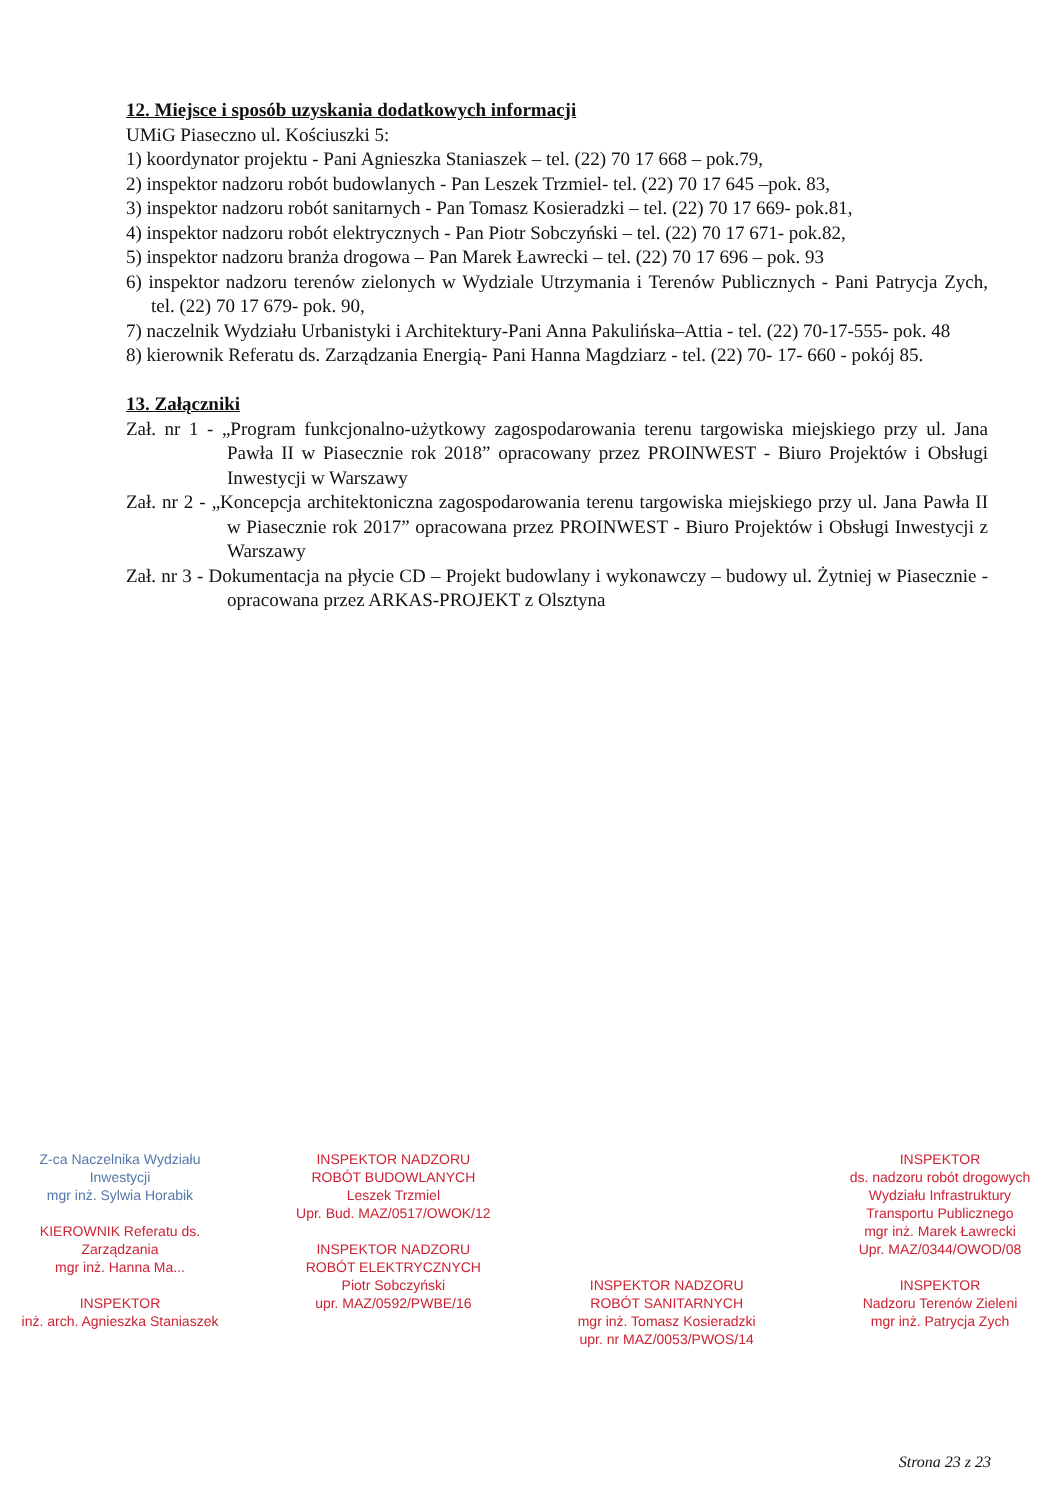12. Miejsce i sposób uzyskania dodatkowych informacji
UMiG Piaseczno ul. Kościuszki 5:
1) koordynator projektu - Pani Agnieszka Staniaszek – tel. (22) 70 17 668 – pok.79,
2) inspektor nadzoru robót budowlanych - Pan Leszek Trzmiel- tel. (22) 70 17 645 –pok. 83,
3) inspektor nadzoru robót sanitarnych - Pan Tomasz Kosieradzki – tel. (22) 70 17 669- pok.81,
4) inspektor nadzoru robót elektrycznych - Pan Piotr Sobczyński – tel. (22) 70 17 671- pok.82,
5) inspektor nadzoru branża drogowa – Pan Marek Ławrecki – tel. (22) 70 17 696 – pok. 93
6) inspektor nadzoru terenów zielonych w Wydziale Utrzymania i Terenów Publicznych - Pani Patrycja Zych, tel. (22) 70 17 679- pok. 90,
7) naczelnik Wydziału Urbanistyki i Architektury-Pani Anna Pakulińska–Attia - tel. (22) 70-17-555- pok. 48
8) kierownik Referatu ds. Zarządzania Energią- Pani Hanna Magdziarz - tel. (22) 70- 17- 660 - pokój 85.
13. Załączniki
Zał. nr 1 - „Program funkcjonalno-użytkowy zagospodarowania terenu targowiska miejskiego przy ul. Jana Pawła II w Piasecznie rok 2018” opracowany przez PROINWEST - Biuro Projektów i Obsługi Inwestycji w Warszawy
Zał. nr 2 - „Koncepcja architektoniczna zagospodarowania terenu targowiska miejskiego przy ul. Jana Pawła II w Piasecznie rok 2017” opracowana przez PROINWEST - Biuro Projektów i Obsługi Inwestycji z Warszawy
Zał. nr 3 - Dokumentacja na płycie CD – Projekt budowlany i wykonawczy – budowy ul. Żytniej w Piasecznie - opracowana przez ARKAS-PROJEKT z Olsztyna
Z-ca Naczelnika Wydziału Inwestycji
mgr inż. Sylwia Horabik
KIEROWNIK Referatu ds. Zarządzania
mgr inż. Hanna Ma...
INSPEKTOR
inż. arch. Agnieszka Staniaszek
INSPEKTOR NADZORU ROBÓT BUDOWLANYCH
Leszek Trzmiel
Upr. Bud. MAZ/0517/OWOK/12
INSPEKTOR NADZORU ROBÓT ELEKTRYCZNYCH
Piotr Sobczyński
upr. MAZ/0592/PWBE/16
INSPEKTOR NADZORU ROBÓT SANITARNYCH
mgr inż. Tomasz Kosieradzki
upr. nr MAZ/0053/PWOS/14
INSPEKTOR
ds. nadzoru robót drogowych Wydziału Infrastruktury Transportu Publicznego
mgr inż. Marek Ławrecki
Upr. MAZ/0344/OWOD/08
INSPEKTOR
Nadzoru Terenów Zieleni
mgr inż. Patrycja Zych
Strona 23 z 23